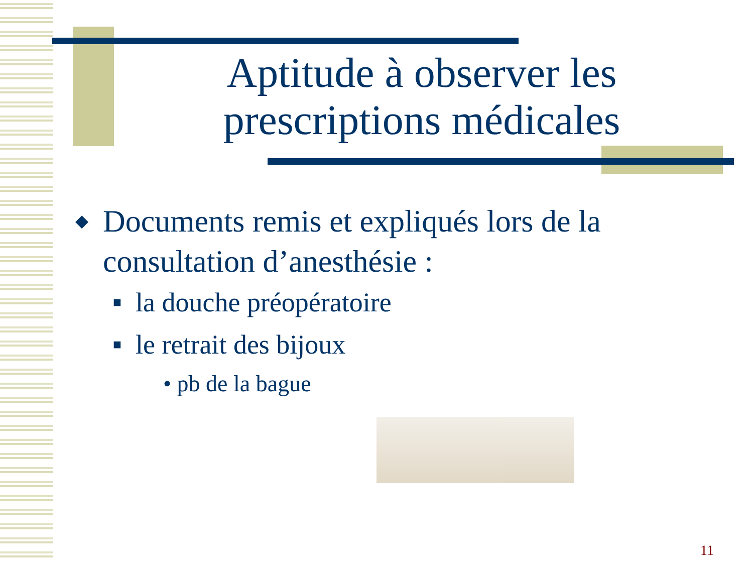Aptitude à observer les prescriptions médicales
◆ Documents remis et expliqués lors de la consultation d’anesthésie :
■ la douche préopératoire
■ le retrait des bijoux
• pb de la bague
11